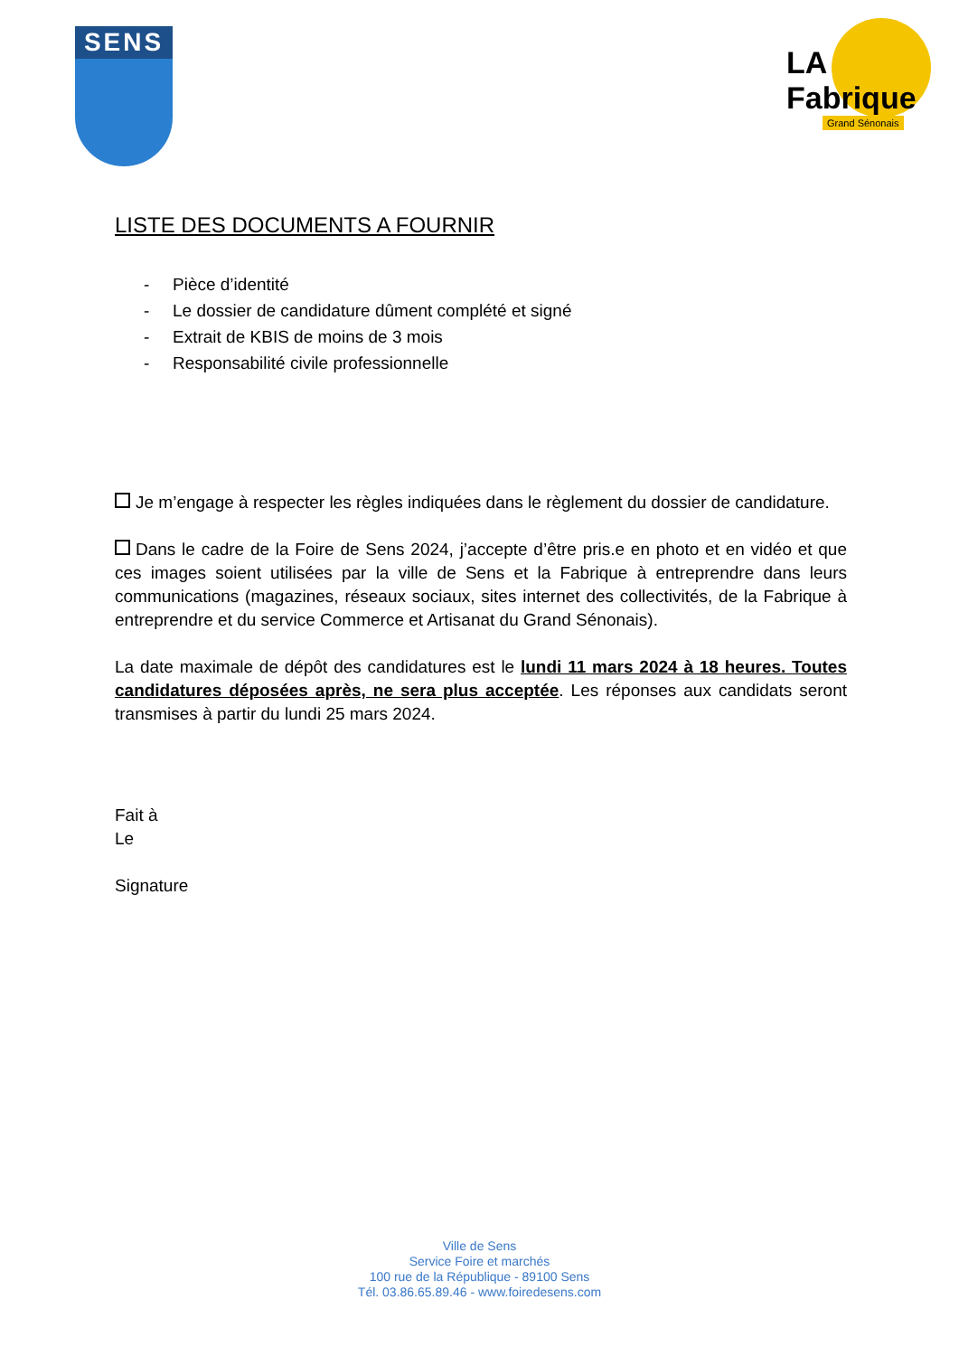SENS
LA Fabrique
Grand Sénonais
LISTE DES DOCUMENTS A FOURNIR
- Pièce d’identité
- Le dossier de candidature dûment complété et signé
- Extrait de KBIS de moins de 3 mois
- Responsabilité civile professionnelle
Je m’engage à respecter les règles indiquées dans le règlement du dossier de candidature.
Dans le cadre de la Foire de Sens 2024, j’accepte d’être pris.e en photo et en vidéo et que ces images soient utilisées par la ville de Sens et la Fabrique à entreprendre dans leurs communications (magazines, réseaux sociaux, sites internet des collectivités, de la Fabrique à entreprendre et du service Commerce et Artisanat du Grand Sénonais).
La date maximale de dépôt des candidatures est le lundi 11 mars 2024 à 18 heures. Toutes candidatures déposées après, ne sera plus acceptée. Les réponses aux candidats seront transmises à partir du lundi 25 mars 2024.
Fait à
Le
Signature
Ville de Sens
Service Foire et marchés
100 rue de la République - 89100 Sens
Tél. 03.86.65.89.46 - www.foiredesens.com